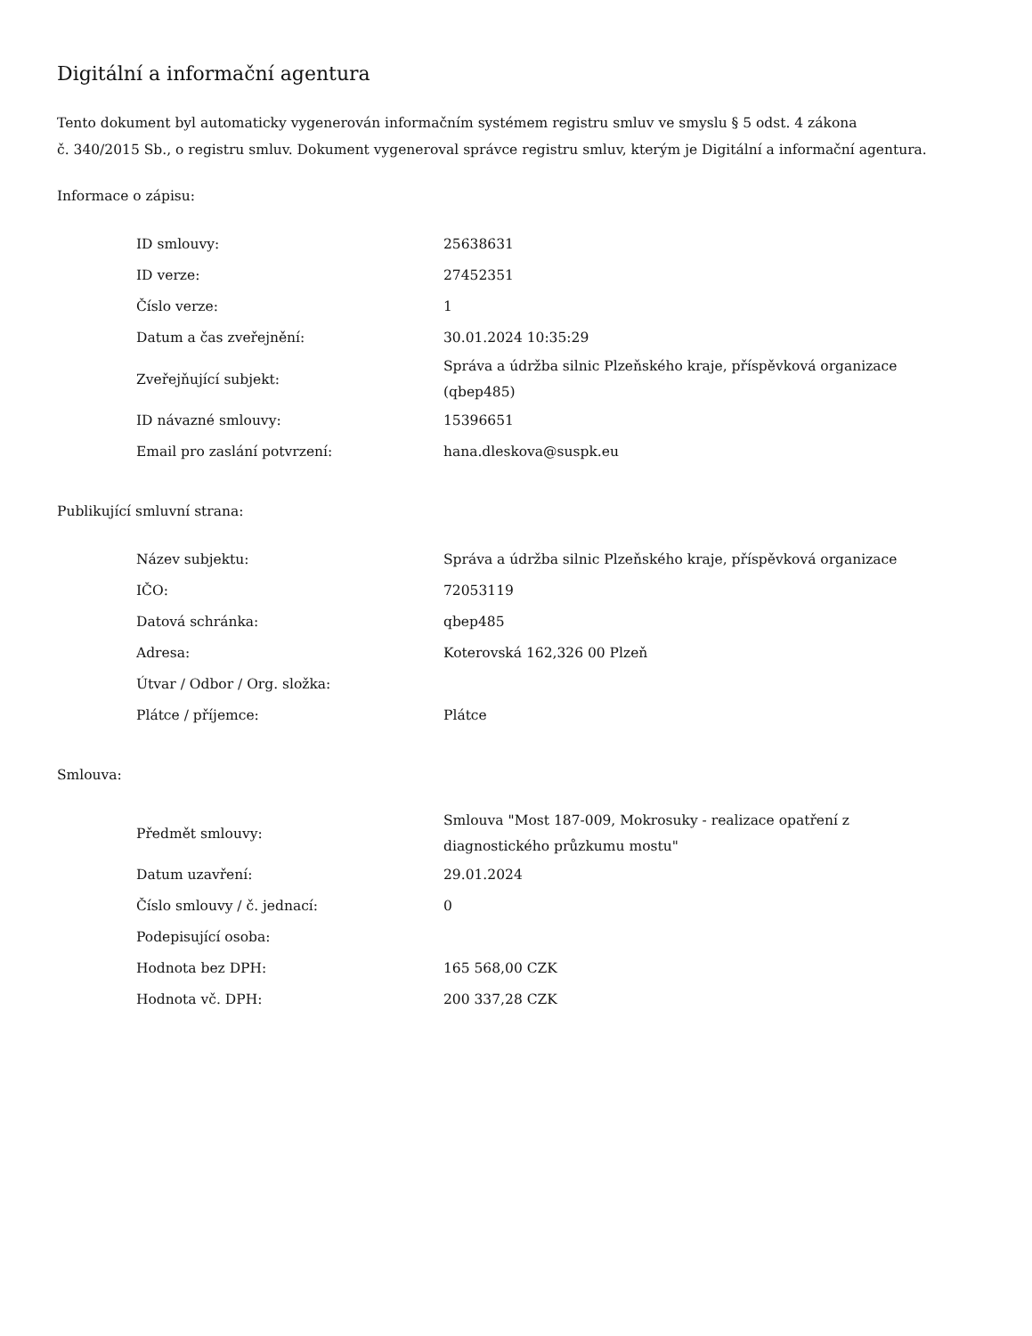Digitální a informační agentura
Tento dokument byl automaticky vygenerován informačním systémem registru smluv ve smyslu § 5 odst. 4 zákona
č. 340/2015 Sb., o registru smluv. Dokument vygeneroval správce registru smluv, kterým je Digitální a informační agentura.
Informace o zápisu:
| ID smlouvy: | 25638631 |
| ID verze: | 27452351 |
| Číslo verze: | 1 |
| Datum a čas zveřejnění: | 30.01.2024 10:35:29 |
| Zveřejňující subjekt: | Správa a údržba silnic Plzeňského kraje, příspěvková organizace (qbep485) |
| ID návazné smlouvy: | 15396651 |
| Email pro zaslání potvrzení: | hana.dleskova@suspk.eu |
Publikující smluvní strana:
| Název subjektu: | Správa a údržba silnic Plzeňského kraje, příspěvková organizace |
| IČO: | 72053119 |
| Datová schránka: | qbep485 |
| Adresa: | Koterovská 162,326 00 Plzeň |
| Útvar / Odbor / Org. složka: | |
| Plátce / příjemce: | Plátce |
Smlouva:
| Předmět smlouvy: | Smlouva "Most 187-009, Mokrosuky - realizace opatření z diagnostického průzkumu mostu" |
| Datum uzavření: | 29.01.2024 |
| Číslo smlouvy / č. jednací: | 0 |
| Podepisující osoba: | |
| Hodnota bez DPH: | 165 568,00 CZK |
| Hodnota vč. DPH: | 200 337,28 CZK |